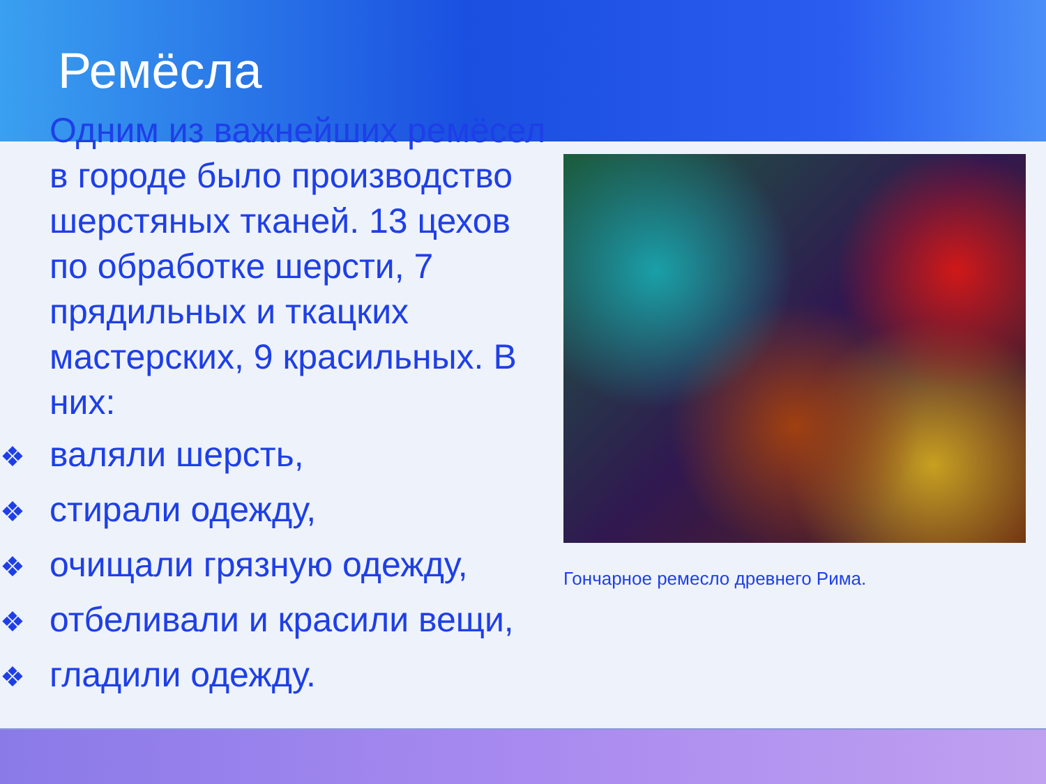Ремёсла
Одним из важнейших ремёсел в городе было производство шерстяных тканей. 13 цехов по обработке шерсти, 7 прядильных и ткацких мастерских, 9 красильных. В них:
❖ валяли шерсть,
❖ стирали одежду,
❖ очищали грязную одежду,
❖ отбеливали и красили вещи,
❖ гладили одежду.
Гончарное ремесло древнего Рима.